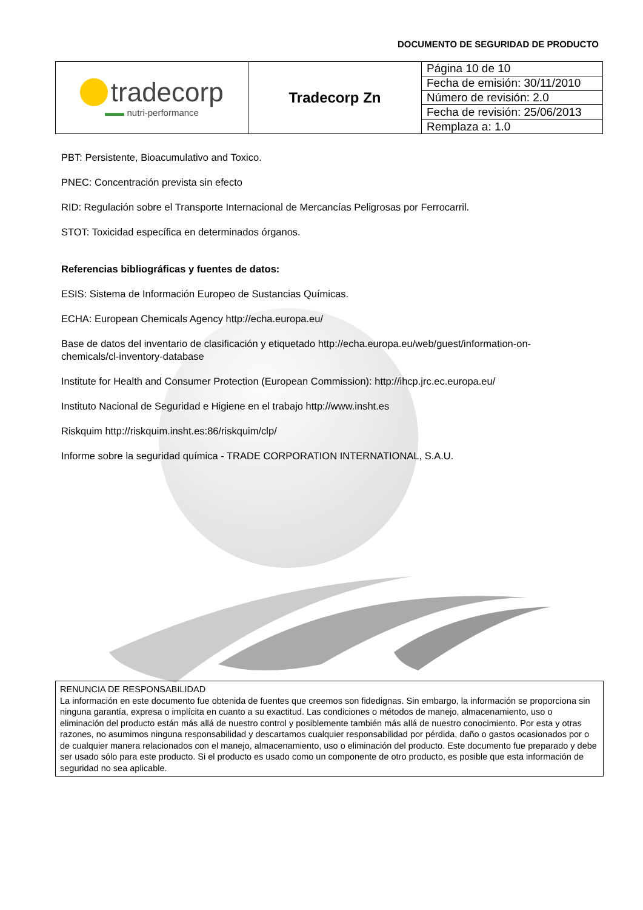DOCUMENTO DE SEGURIDAD DE PRODUCTO
| tradecorp ▬▬ nutri-performance | Tradecorp Zn | Página 10 de 10 |
| | | Fecha de emisión: 30/11/2010 |
| | | Número de revisión: 2.0 |
| | | Fecha de revisión: 25/06/2013 |
| | | Remplaza a: 1.0 |
PBT: Persistente, Bioacumulativo and Toxico.
PNEC: Concentración prevista sin efecto
RID: Regulación sobre el Transporte Internacional de Mercancías Peligrosas por Ferrocarril.
STOT: Toxicidad específica en determinados órganos.
Referencias bibliográficas y fuentes de datos:
ESIS: Sistema de Información Europeo de Sustancias Químicas.
ECHA: European Chemicals Agency http://echa.europa.eu/
Base de datos del inventario de clasificación y etiquetado http://echa.europa.eu/web/guest/information-on-
chemicals/cl-inventory-database
Institute for Health and Consumer Protection (European Commission): http://ihcp.jrc.ec.europa.eu/
Instituto Nacional de Seguridad e Higiene en el trabajo http://www.insht.es
Riskquim http://riskquim.insht.es:86/riskquim/clp/
Informe sobre la seguridad química - TRADE CORPORATION INTERNATIONAL, S.A.U.
RENUNCIA DE RESPONSABILIDAD
La información en este documento fue obtenida de fuentes que creemos son fidedignas. Sin embargo, la información se proporciona sin ninguna garantía, expresa o implícita en cuanto a su exactitud. Las condiciones o métodos de manejo, almacenamiento, uso o eliminación del producto están más allá de nuestro control y posiblemente también más allá de nuestro conocimiento. Por esta y otras razones, no asumimos ninguna responsabilidad y descartamos cualquier responsabilidad por pérdida, daño o gastos ocasionados por o de cualquier manera relacionados con el manejo, almacenamiento, uso o eliminación del producto. Este documento fue preparado y debe ser usado sólo para este producto. Si el producto es usado como un componente de otro producto, es posible que esta información de seguridad no sea aplicable.